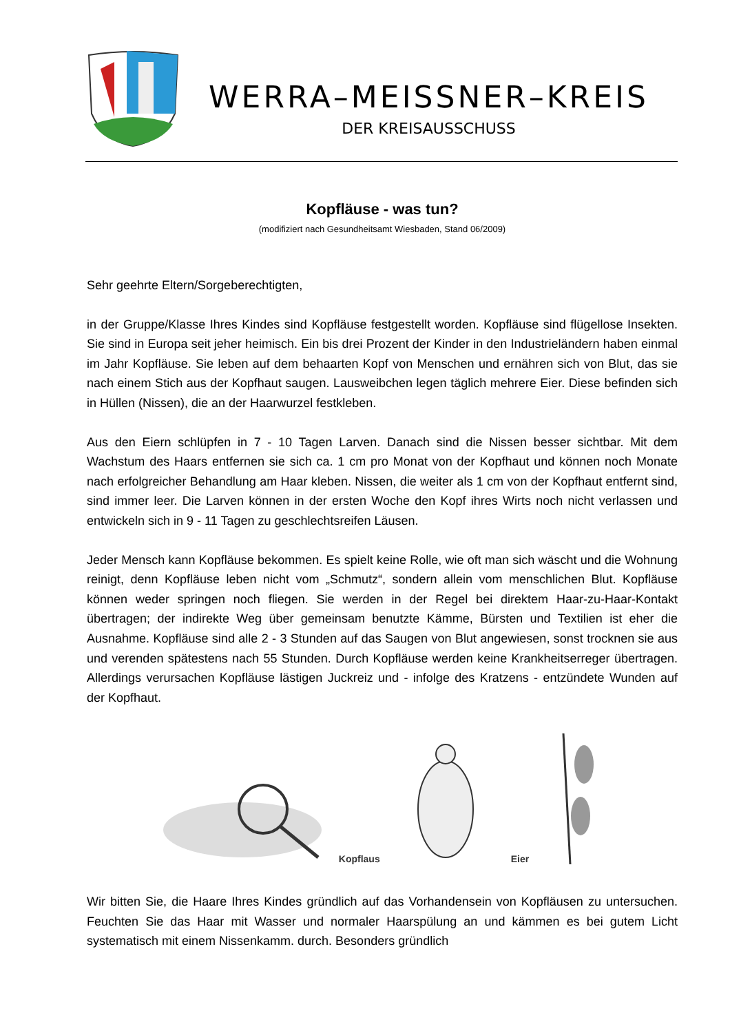WERRA–MEISSNER–KREIS
DER KREISAUSSCHUSS
Kopfläuse - was tun?
(modifiziert nach Gesundheitsamt Wiesbaden, Stand 06/2009)
Sehr geehrte Eltern/Sorgeberechtigten,
in der Gruppe/Klasse Ihres Kindes sind Kopfläuse festgestellt worden. Kopfläuse sind flügellose Insekten. Sie sind in Europa seit jeher heimisch. Ein bis drei Prozent der Kinder in den Industrieländern haben einmal im Jahr Kopfläuse. Sie leben auf dem behaarten Kopf von Menschen und ernähren sich von Blut, das sie nach einem Stich aus der Kopfhaut saugen. Lausweibchen legen täglich mehrere Eier. Diese befinden sich in Hüllen (Nissen), die an der Haarwurzel festkleben.
Aus den Eiern schlüpfen in 7 - 10 Tagen Larven. Danach sind die Nissen besser sichtbar. Mit dem Wachstum des Haars entfernen sie sich ca. 1 cm pro Monat von der Kopfhaut und können noch Monate nach erfolgreicher Behandlung am Haar kleben. Nissen, die weiter als 1 cm von der Kopfhaut entfernt sind, sind immer leer. Die Larven können in der ersten Woche den Kopf ihres Wirts noch nicht verlassen und entwickeln sich in 9 - 11 Tagen zu geschlechtsreifen Läusen.
Jeder Mensch kann Kopfläuse bekommen. Es spielt keine Rolle, wie oft man sich wäscht und die Wohnung reinigt, denn Kopfläuse leben nicht vom „Schmutz“, sondern allein vom menschlichen Blut. Kopfläuse können weder springen noch fliegen. Sie werden in der Regel bei direktem Haar-zu-Haar-Kontakt übertragen; der indirekte Weg über gemeinsam benutzte Kämme, Bürsten und Textilien ist eher die Ausnahme. Kopfläuse sind alle 2 - 3 Stunden auf das Saugen von Blut angewiesen, sonst trocknen sie aus und verenden spätestens nach 55 Stunden. Durch Kopfläuse werden keine Krankheitserreger übertragen. Allerdings verursachen Kopfläuse lästigen Juckreiz und - infolge des Kratzens - entzündete Wunden auf der Kopfhaut.
Kopflaus Eier
Wir bitten Sie, die Haare Ihres Kindes gründlich auf das Vorhandensein von Kopfläusen zu untersuchen. Feuchten Sie das Haar mit Wasser und normaler Haarspülung an und kämmen es bei gutem Licht systematisch mit einem Nissenkamm. durch. Besonders gründlich